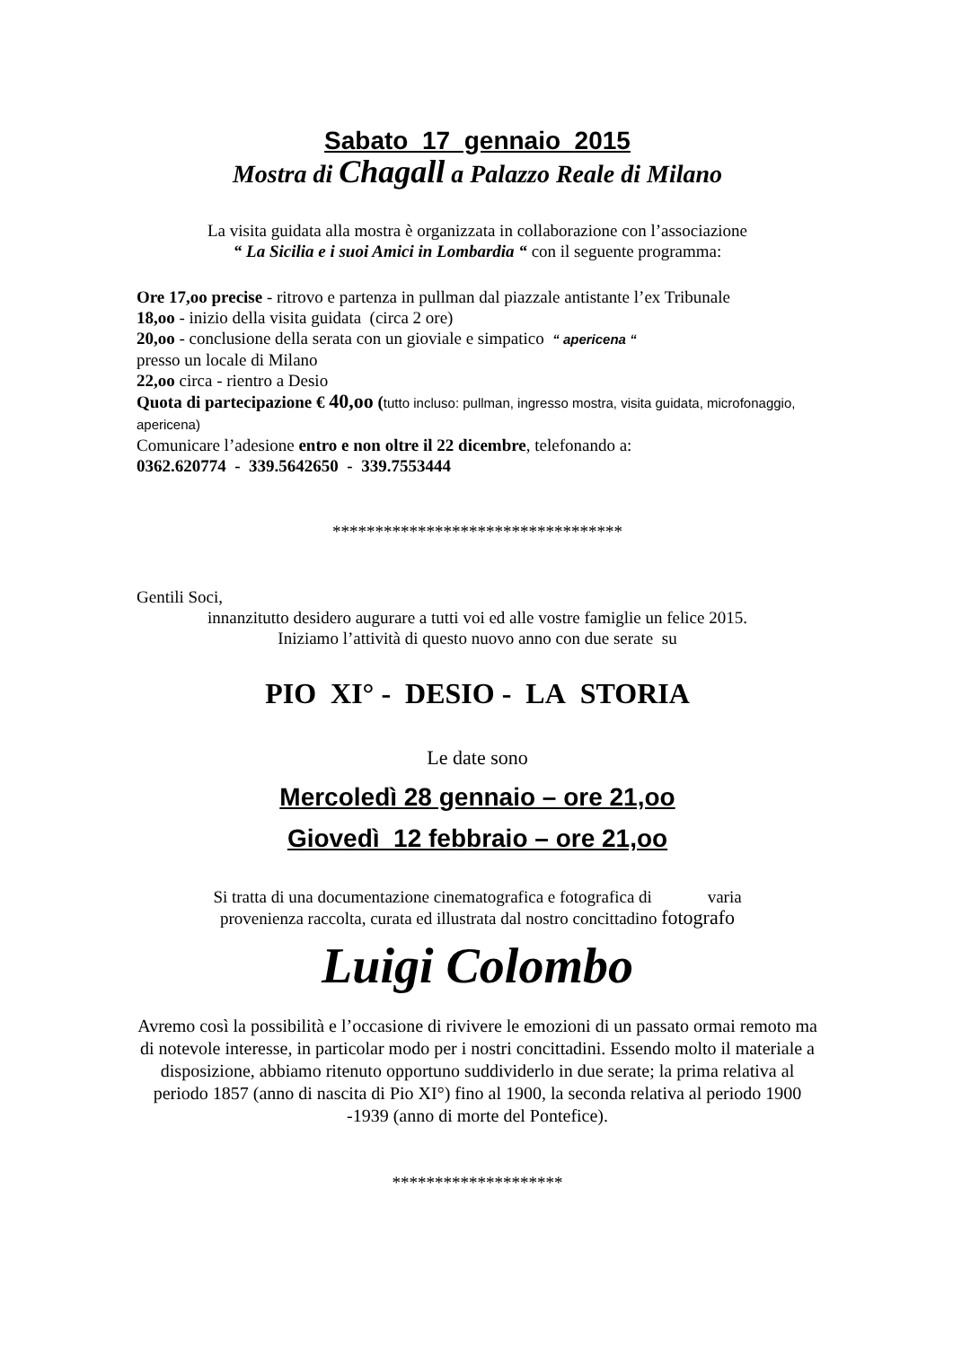Sabato 17 gennaio 2015
Mostra di Chagall a Palazzo Reale di Milano
La visita guidata alla mostra è organizzata in collaborazione con l’associazione
“ La Sicilia e i suoi Amici in Lombardia “ con il seguente programma:
Ore 17,oo precise - ritrovo e partenza in pullman dal piazzale antistante l’ex Tribunale
18,oo - inizio della visita guidata (circa 2 ore)
20,oo - conclusione della serata con un gioviale e simpatico “ apericena “
presso un locale di Milano
22,oo circa - rientro a Desio
Quota di partecipazione € 40,oo (tutto incluso: pullman, ingresso mostra, visita guidata, microfonaggio, apericena)
Comunicare l’adesione entro e non oltre il 22 dicembre, telefonando a:
0362.620774 - 339.5642650 - 339.7553444
**********************************
Gentili Soci,
innanzitutto desidero augurare a tutti voi ed alle vostre famiglie un felice 2015.
Iniziamo l’attività di questo nuovo anno con due serate su
PIO XI° - DESIO - LA STORIA
Le date sono
Mercoledì 28 gennaio – ore 21,oo
Giovedì 12 febbraio – ore 21,oo
Si tratta di una documentazione cinematografica e fotografica di varia
provenienza raccolta, curata ed illustrata dal nostro concittadino fotografo
Luigi Colombo
Avremo così la possibilità e l’occasione di rivivere le emozioni di un passato ormai remoto ma di notevole interesse, in particolar modo per i nostri concittadini. Essendo molto il materiale a disposizione, abbiamo ritenuto opportuno suddividerlo in due serate; la prima relativa al periodo 1857 (anno di nascita di Pio XI°) fino al 1900, la seconda relativa al periodo 1900 -1939 (anno di morte del Pontefice).
********************